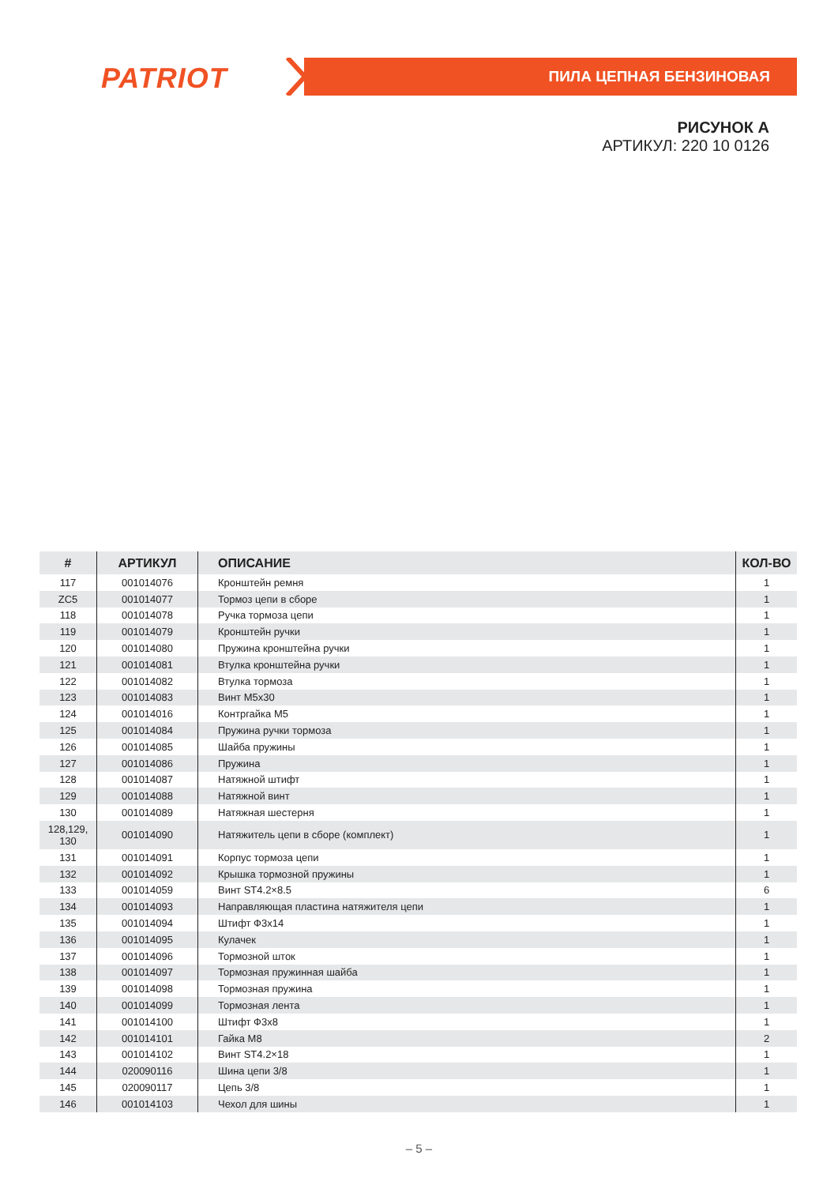PATRIOT ПИЛА ЦЕПНАЯ БЕНЗИНОВАЯ
РИСУНОК А
АРТИКУЛ: 220 10 0126
| # | АРТИКУЛ | ОПИСАНИЕ | КОЛ-ВО |
| --- | --- | --- | --- |
| 117 | 001014076 | Кронштейн ремня | 1 |
| ZC5 | 001014077 | Тормоз цепи в сборе | 1 |
| 118 | 001014078 | Ручка тормоза цепи | 1 |
| 119 | 001014079 | Кронштейн ручки | 1 |
| 120 | 001014080 | Пружина кронштейна ручки | 1 |
| 121 | 001014081 | Втулка кронштейна ручки | 1 |
| 122 | 001014082 | Втулка тормоза | 1 |
| 123 | 001014083 | Винт M5x30 | 1 |
| 124 | 001014016 | Контргайка M5 | 1 |
| 125 | 001014084 | Пружина ручки тормоза | 1 |
| 126 | 001014085 | Шайба пружины | 1 |
| 127 | 001014086 | Пружина | 1 |
| 128 | 001014087 | Натяжной штифт | 1 |
| 129 | 001014088 | Натяжной винт | 1 |
| 130 | 001014089 | Натяжная шестерня | 1 |
| 128,129, 130 | 001014090 | Натяжитель цепи в сборе (комплект) | 1 |
| 131 | 001014091 | Корпус тормоза цепи | 1 |
| 132 | 001014092 | Крышка тормозной пружины | 1 |
| 133 | 001014059 | Винт ST4.2×8.5 | 6 |
| 134 | 001014093 | Направляющая пластина натяжителя цепи | 1 |
| 135 | 001014094 | Штифт Ф3x14 | 1 |
| 136 | 001014095 | Кулачек | 1 |
| 137 | 001014096 | Тормозной шток | 1 |
| 138 | 001014097 | Тормозная пружинная шайба | 1 |
| 139 | 001014098 | Тормозная пружина | 1 |
| 140 | 001014099 | Тормозная лента | 1 |
| 141 | 001014100 | Штифт Ф3x8 | 1 |
| 142 | 001014101 | Гайка M8 | 2 |
| 143 | 001014102 | Винт ST4.2×18 | 1 |
| 144 | 020090116 | Шина цепи 3/8 | 1 |
| 145 | 020090117 | Цепь 3/8 | 1 |
| 146 | 001014103 | Чехол для шины | 1 |
– 5 –